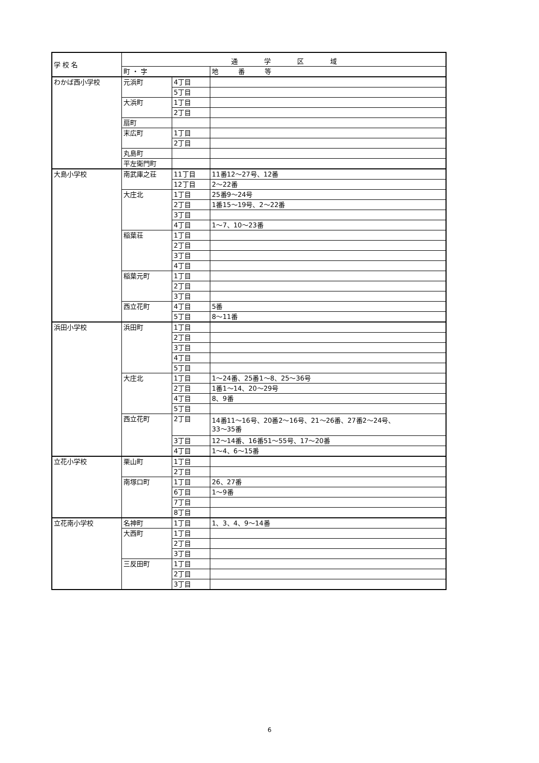| 学 校 名 | 通 学 区 域 | | |
| --- | --- | --- | --- |
| | 町 ・ 字 | | 地 番 等 |
| わかば西小学校 | 元浜町 | 4丁目 | |
| | | 5丁目 | |
| | 大浜町 | 1丁目 | |
| | | 2丁目 | |
| | 扇町 | | |
| | 末広町 | 1丁目 | |
| | | 2丁目 | |
| | 丸島町 | | |
| | 平左衛門町 | | |
| 大島小学校 | 南武庫之荘 | 11丁目 | 11番12～27号、12番 |
| | | 12丁目 | 2～22番 |
| | 大庄北 | 1丁目 | 25番9～24号 |
| | | 2丁目 | 1番15～19号、2～22番 |
| | | 3丁目 | |
| | | 4丁目 | 1～7、10～23番 |
| | 稲葉荘 | 1丁目 | |
| | | 2丁目 | |
| | | 3丁目 | |
| | | 4丁目 | |
| | 稲葉元町 | 1丁目 | |
| | | 2丁目 | |
| | | 3丁目 | |
| | 西立花町 | 4丁目 | 5番 |
| | | 5丁目 | 8～11番 |
| 浜田小学校 | 浜田町 | 1丁目 | |
| | | 2丁目 | |
| | | 3丁目 | |
| | | 4丁目 | |
| | | 5丁目 | |
| | 大庄北 | 1丁目 | 1～24番、25番1～8、25～36号 |
| | | 2丁目 | 1番1～14、20～29号 |
| | | 4丁目 | 8、9番 |
| | | 5丁目 | |
| | 西立花町 | 2丁目 | 14番11～16号、20番2～16号、21～26番、27番2～24号、 33～35番 |
| | | 3丁目 | 12～14番、16番51～55号、17～20番 |
| | | 4丁目 | 1～4、6～15番 |
| 立花小学校 | 栗山町 | 1丁目 | |
| | | 2丁目 | |
| | 南塚口町 | 1丁目 | 26、27番 |
| | | 6丁目 | 1～9番 |
| | | 7丁目 | |
| | | 8丁目 | |
| 立花南小学校 | 名神町 | 1丁目 | 1、3、4、9～14番 |
| | 大西町 | 1丁目 | |
| | | 2丁目 | |
| | | 3丁目 | |
| | 三反田町 | 1丁目 | |
| | | 2丁目 | |
| | | 3丁目 | |
6